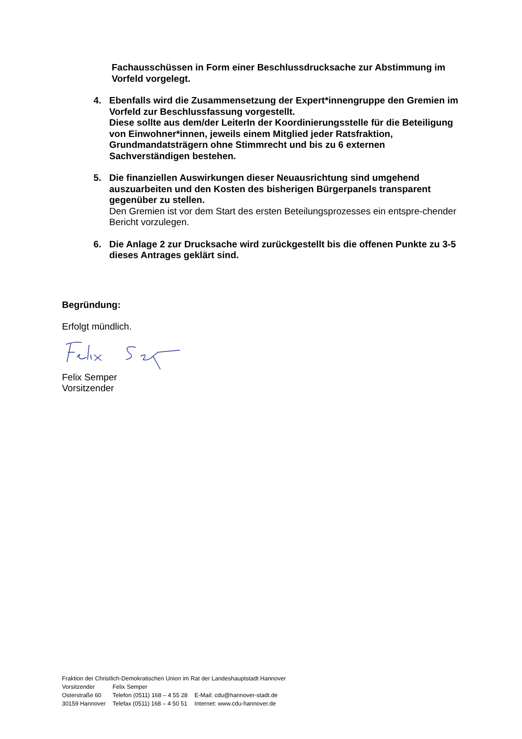Fachausschüssen in Form einer Beschlussdrucksache zur Abstimmung im Vorfeld vorgelegt.
4. Ebenfalls wird die Zusammensetzung der Expert*innengruppe den Gremien im Vorfeld zur Beschlussfassung vorgestellt.
Diese sollte aus dem/der LeiterIn der Koordinierungsstelle für die Beteiligung von Einwohner*innen, jeweils einem Mitglied jeder Ratsfraktion, Grundmandatsträgern ohne Stimmrecht und bis zu 6 externen Sachverständigen bestehen.
5. Die finanziellen Auswirkungen dieser Neuausrichtung sind umgehend auszuarbeiten und den Kosten des bisherigen Bürgerpanels transparent gegenüber zu stellen.
Den Gremien ist vor dem Start des ersten Beteilungsprozesses ein entspre-chender Bericht vorzulegen.
6. Die Anlage 2 zur Drucksache wird zurückgestellt bis die offenen Punkte zu 3-5 dieses Antrages geklärt sind.
Begründung:
Erfolgt mündlich.
Felix Semper
Vorsitzender
Fraktion der Christlich-Demokratischen Union im Rat der Landeshauptstadt Hannover
| Vorsitzender | Felix Semper | |
| Osterstraße 60 | Telefon (0511) 168 – 4 55 28 | E-Mail: cdu@hannover-stadt.de |
| 30159 Hannover | Telefax (0511) 168 – 4 50 51 | Internet: www.cdu-hannover.de |